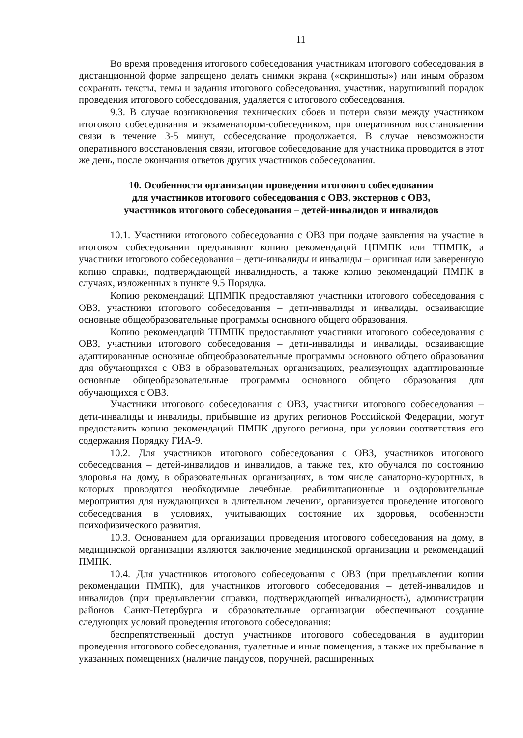11
Во время проведения итогового собеседования участникам итогового собеседования в дистанционной форме запрещено делать снимки экрана («скриншоты») или иным образом сохранять тексты, темы и задания итогового собеседования, участник, нарушивший порядок проведения итогового собеседования, удаляется с итогового собеседования.
9.3. В случае возникновения технических сбоев и потери связи между участником итогового собеседования и экзаменатором-собеседником, при оперативном восстановлении связи в течение 3-5 минут, собеседование продолжается. В случае невозможности оперативного восстановления связи, итоговое собеседование для участника проводится в этот же день, после окончания ответов других участников собеседования.
10. Особенности организации проведения итогового собеседования
для участников итогового собеседования с ОВЗ, экстернов с ОВЗ,
участников итогового собеседования – детей-инвалидов и инвалидов
10.1. Участники итогового собеседования с ОВЗ при подаче заявления на участие в итоговом собеседовании предъявляют копию рекомендаций ЦПМПК или ТПМПК, а участники итогового собеседования – дети-инвалиды и инвалиды – оригинал или заверенную копию справки, подтверждающей инвалидность, а также копию рекомендаций ПМПК в случаях, изложенных в пункте 9.5 Порядка.
Копию рекомендаций ЦПМПК предоставляют участники итогового собеседования с ОВЗ, участники итогового собеседования – дети-инвалиды и инвалиды, осваивающие основные общеобразовательные программы основного общего образования.
Копию рекомендаций ТПМПК предоставляют участники итогового собеседования с ОВЗ, участники итогового собеседования – дети-инвалиды и инвалиды, осваивающие адаптированные основные общеобразовательные программы основного общего образования для обучающихся с ОВЗ в образовательных организациях, реализующих адаптированные основные общеобразовательные программы основного общего образования для обучающихся с ОВЗ.
Участники итогового собеседования с ОВЗ, участники итогового собеседования – дети-инвалиды и инвалиды, прибывшие из других регионов Российской Федерации, могут предоставить копию рекомендаций ПМПК другого региона, при условии соответствия его содержания Порядку ГИА-9.
10.2. Для участников итогового собеседования с ОВЗ, участников итогового собеседования – детей-инвалидов и инвалидов, а также тех, кто обучался по состоянию здоровья на дому, в образовательных организациях, в том числе санаторно-курортных, в которых проводятся необходимые лечебные, реабилитационные и оздоровительные мероприятия для нуждающихся в длительном лечении, организуется проведение итогового собеседования в условиях, учитывающих состояние их здоровья, особенности психофизического развития.
10.3. Основанием для организации проведения итогового собеседования на дому, в медицинской организации являются заключение медицинской организации и рекомендаций ПМПК.
10.4. Для участников итогового собеседования с ОВЗ (при предъявлении копии рекомендации ПМПК), для участников итогового собеседования – детей-инвалидов и инвалидов (при предъявлении справки, подтверждающей инвалидность), администрации районов Санкт-Петербурга и образовательные организации обеспечивают создание следующих условий проведения итогового собеседования:
беспрепятственный доступ участников итогового собеседования в аудитории проведения итогового собеседования, туалетные и иные помещения, а также их пребывание в указанных помещениях (наличие пандусов, поручней, расширенных